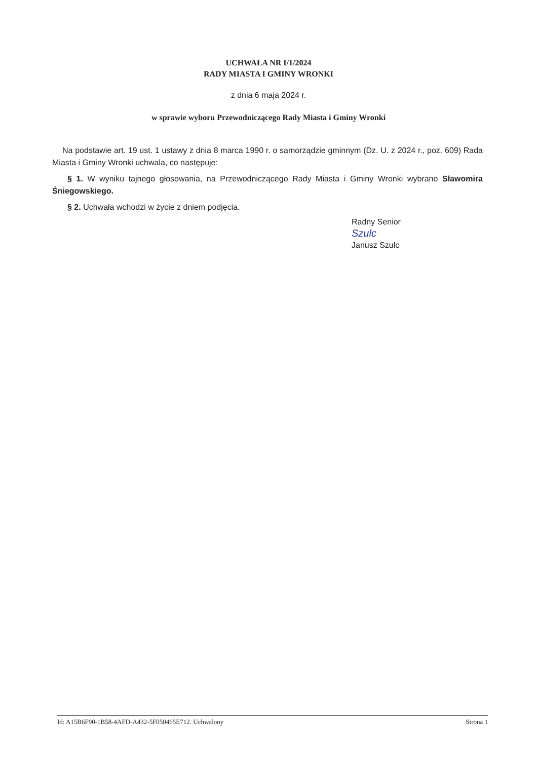UCHWAŁA NR I/1/2024
RADY MIASTA I GMINY WRONKI
z dnia 6 maja 2024 r.
w sprawie wyboru Przewodniczącego Rady Miasta i Gminy Wronki
Na podstawie art. 19 ust. 1 ustawy z dnia 8 marca 1990 r. o samorządzie gminnym (Dz. U. z 2024 r., poz. 609) Rada Miasta i Gminy Wronki uchwala, co następuje:
§ 1. W wyniku tajnego głosowania, na Przewodniczącego Rady Miasta i Gminy Wronki wybrano Sławomira Śniegowskiego.
§ 2. Uchwała wchodzi w życie z dniem podjęcia.
Radny Senior
Szulc
Janusz Szulc
Id: A15B6F90-1B58-4AFD-A432-5F050465E712. Uchwalony Strona 1